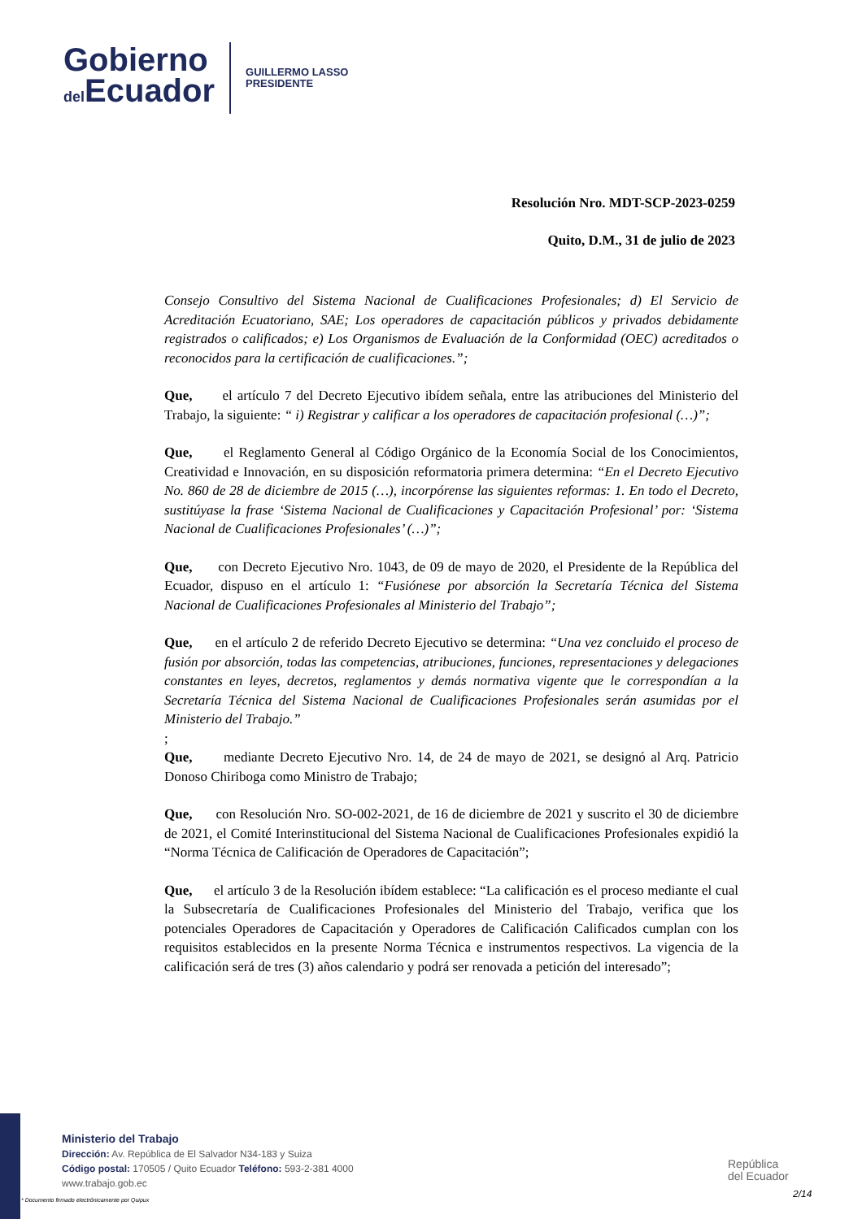Gobierno
del Ecuador
GUILLERMO LASSO
PRESIDENTE
Resolución Nro. MDT-SCP-2023-0259
Quito, D.M., 31 de julio de 2023
Consejo Consultivo del Sistema Nacional de Cualificaciones Profesionales; d) El Servicio de Acreditación Ecuatoriano, SAE; Los operadores de capacitación públicos y privados debidamente registrados o calificados; e) Los Organismos de Evaluación de la Conformidad (OEC) acreditados o reconocidos para la certificación de cualificaciones.”;
Que, el artículo 7 del Decreto Ejecutivo ibídem señala, entre las atribuciones del Ministerio del Trabajo, la siguiente: “ i) Registrar y calificar a los operadores de capacitación profesional (…)”;
Que, el Reglamento General al Código Orgánico de la Economía Social de los Conocimientos, Creatividad e Innovación, en su disposición reformatoria primera determina: “En el Decreto Ejecutivo No. 860 de 28 de diciembre de 2015 (…), incorpórense las siguientes reformas: 1. En todo el Decreto, sustitúyase la frase ‘Sistema Nacional de Cualificaciones y Capacitación Profesional’ por: ‘Sistema Nacional de Cualificaciones Profesionales’ (…)”;
Que, con Decreto Ejecutivo Nro. 1043, de 09 de mayo de 2020, el Presidente de la República del Ecuador, dispuso en el artículo 1: “Fusiónese por absorción la Secretaría Técnica del Sistema Nacional de Cualificaciones Profesionales al Ministerio del Trabajo”;
Que, en el artículo 2 de referido Decreto Ejecutivo se determina: “Una vez concluido el proceso de fusión por absorción, todas las competencias, atribuciones, funciones, representaciones y delegaciones constantes en leyes, decretos, reglamentos y demás normativa vigente que le correspondían a la Secretaría Técnica del Sistema Nacional de Cualificaciones Profesionales serán asumidas por el Ministerio del Trabajo.”
;
Que, mediante Decreto Ejecutivo Nro. 14, de 24 de mayo de 2021, se designó al Arq. Patricio Donoso Chiriboga como Ministro de Trabajo;
Que, con Resolución Nro. SO-002-2021, de 16 de diciembre de 2021 y suscrito el 30 de diciembre de 2021, el Comité Interinstitucional del Sistema Nacional de Cualificaciones Profesionales expidió la “Norma Técnica de Calificación de Operadores de Capacitación”;
Que, el artículo 3 de la Resolución ibídem establece: “La calificación es el proceso mediante el cual la Subsecretaría de Cualificaciones Profesionales del Ministerio del Trabajo, verifica que los potenciales Operadores de Capacitación y Operadores de Calificación Calificados cumplan con los requisitos establecidos en la presente Norma Técnica e instrumentos respectivos. La vigencia de la calificación será de tres (3) años calendario y podrá ser renovada a petición del interesado”;
Ministerio del Trabajo
Dirección: Av. República de El Salvador N34-183 y Suiza
Código postal: 170505 / Quito Ecuador Teléfono: 593-2-381 4000
www.trabajo.gob.ec
República
del Ecuador
2/14
* Documento firmado electrónicamente por Quipux